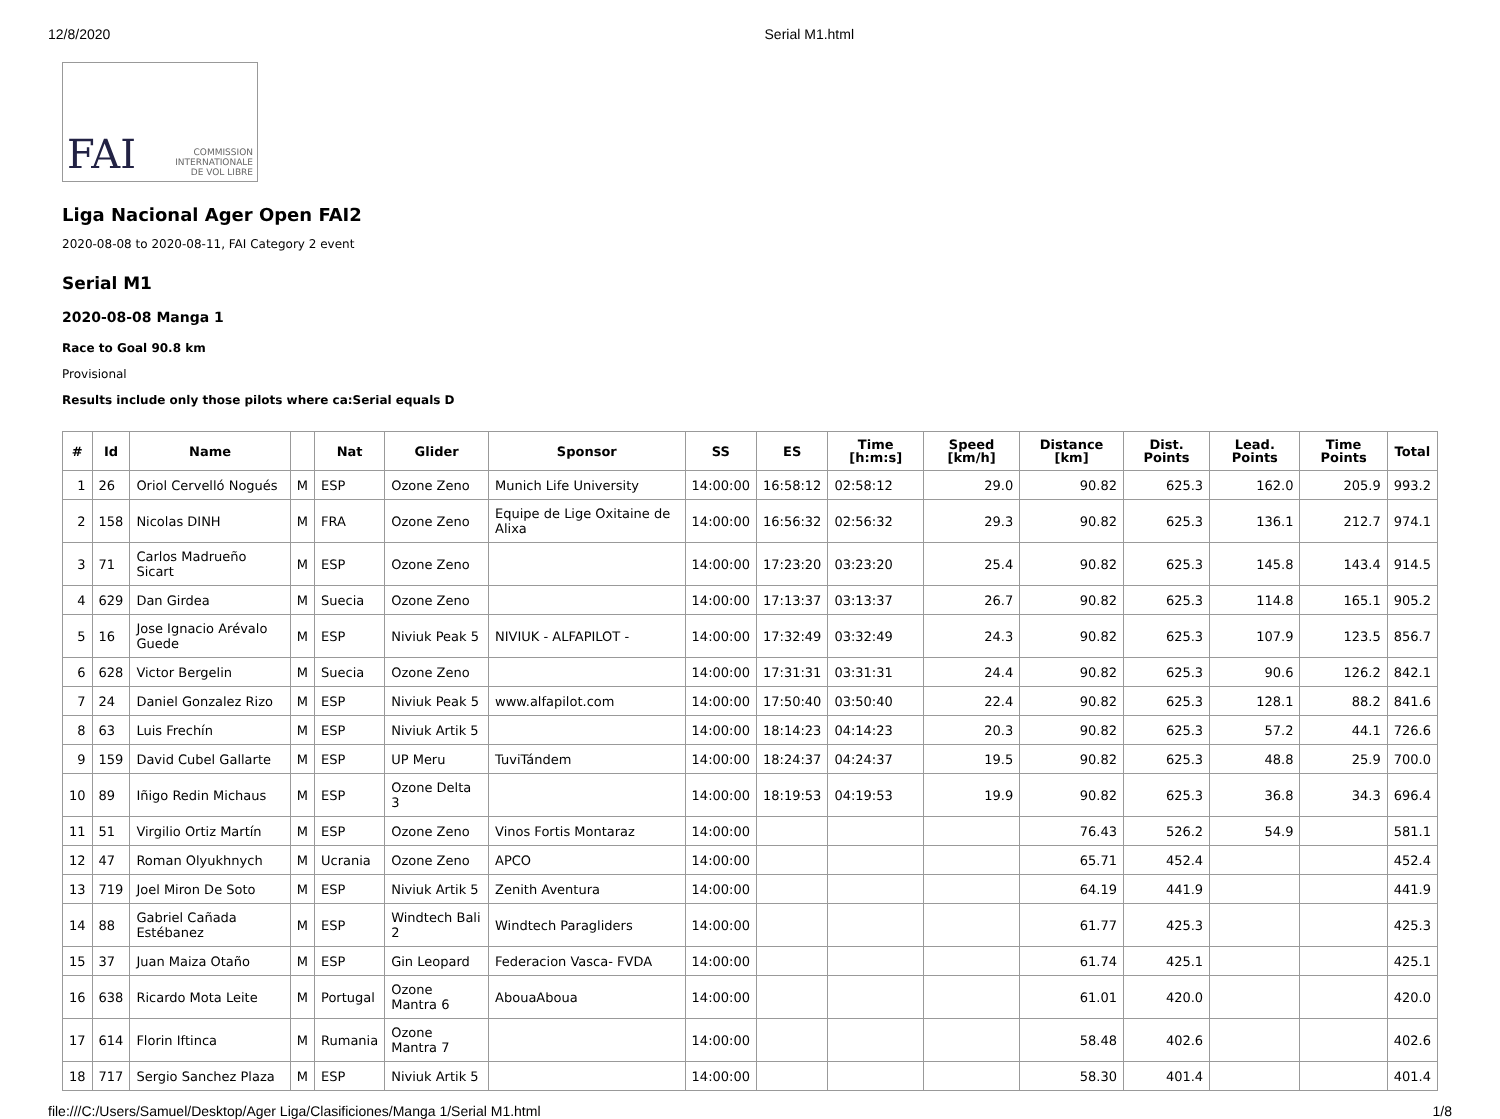12/8/2020 Serial M1.html
FAI COMMISSION
INTERNATIONALE
DE VOL LIBRE
Liga Nacional Ager Open FAI2
2020-08-08 to 2020-08-11, FAI Category 2 event
Serial M1
2020-08-08 Manga 1
Race to Goal 90.8 km
Provisional
Results include only those pilots where ca:Serial equals D
| # | Id | Name | | Nat | Glider | Sponsor | SS | ES | Time [h:m:s] | Speed [km/h] | Distance [km] | Dist. Points | Lead. Points | Time Points | Total |
| --- | --- | --- | --- | --- | --- | --- | --- | --- | --- | --- | --- | --- | --- | --- | --- |
| 1 | 26 | Oriol Cervelló Nogués | M | ESP | Ozone Zeno | Munich Life University | 14:00:00 | 16:58:12 | 02:58:12 | 29.0 | 90.82 | 625.3 | 162.0 | 205.9 | 993.2 |
| 2 | 158 | Nicolas DINH | M | FRA | Ozone Zeno | Equipe de Lige Oxitaine de Alixa | 14:00:00 | 16:56:32 | 02:56:32 | 29.3 | 90.82 | 625.3 | 136.1 | 212.7 | 974.1 |
| 3 | 71 | Carlos Madrueño Sicart | M | ESP | Ozone Zeno | | 14:00:00 | 17:23:20 | 03:23:20 | 25.4 | 90.82 | 625.3 | 145.8 | 143.4 | 914.5 |
| 4 | 629 | Dan Girdea | M | Suecia | Ozone Zeno | | 14:00:00 | 17:13:37 | 03:13:37 | 26.7 | 90.82 | 625.3 | 114.8 | 165.1 | 905.2 |
| 5 | 16 | Jose Ignacio Arévalo Guede | M | ESP | Niviuk Peak 5 | NIVIUK - ALFAPILOT - | 14:00:00 | 17:32:49 | 03:32:49 | 24.3 | 90.82 | 625.3 | 107.9 | 123.5 | 856.7 |
| 6 | 628 | Victor Bergelin | M | Suecia | Ozone Zeno | | 14:00:00 | 17:31:31 | 03:31:31 | 24.4 | 90.82 | 625.3 | 90.6 | 126.2 | 842.1 |
| 7 | 24 | Daniel Gonzalez Rizo | M | ESP | Niviuk Peak 5 | www.alfapilot.com | 14:00:00 | 17:50:40 | 03:50:40 | 22.4 | 90.82 | 625.3 | 128.1 | 88.2 | 841.6 |
| 8 | 63 | Luis Frechín | M | ESP | Niviuk Artik 5 | | 14:00:00 | 18:14:23 | 04:14:23 | 20.3 | 90.82 | 625.3 | 57.2 | 44.1 | 726.6 |
| 9 | 159 | David Cubel Gallarte | M | ESP | UP Meru | TuviTándem | 14:00:00 | 18:24:37 | 04:24:37 | 19.5 | 90.82 | 625.3 | 48.8 | 25.9 | 700.0 |
| 10 | 89 | Iñigo Redin Michaus | M | ESP | Ozone Delta 3 | | 14:00:00 | 18:19:53 | 04:19:53 | 19.9 | 90.82 | 625.3 | 36.8 | 34.3 | 696.4 |
| 11 | 51 | Virgilio Ortiz Martín | M | ESP | Ozone Zeno | Vinos Fortis Montaraz | 14:00:00 | | | | 76.43 | 526.2 | 54.9 | | 581.1 |
| 12 | 47 | Roman Olyukhnych | M | Ucrania | Ozone Zeno | APCO | 14:00:00 | | | | 65.71 | 452.4 | | | 452.4 |
| 13 | 719 | Joel Miron De Soto | M | ESP | Niviuk Artik 5 | Zenith Aventura | 14:00:00 | | | | 64.19 | 441.9 | | | 441.9 |
| 14 | 88 | Gabriel Cañada Estébanez | M | ESP | Windtech Bali 2 | Windtech Paragliders | 14:00:00 | | | | 61.77 | 425.3 | | | 425.3 |
| 15 | 37 | Juan Maiza Otaño | M | ESP | Gin Leopard | Federacion Vasca- FVDA | 14:00:00 | | | | 61.74 | 425.1 | | | 425.1 |
| 16 | 638 | Ricardo Mota Leite | M | Portugal | Ozone Mantra 6 | AbouaAboua | 14:00:00 | | | | 61.01 | 420.0 | | | 420.0 |
| 17 | 614 | Florin Iftinca | M | Rumania | Ozone Mantra 7 | | 14:00:00 | | | | 58.48 | 402.6 | | | 402.6 |
| 18 | 717 | Sergio Sanchez Plaza | M | ESP | Niviuk Artik 5 | | 14:00:00 | | | | 58.30 | 401.4 | | | 401.4 |
file:///C:/Users/Samuel/Desktop/Ager Liga/Clasificiones/Manga 1/Serial M1.html 1/8